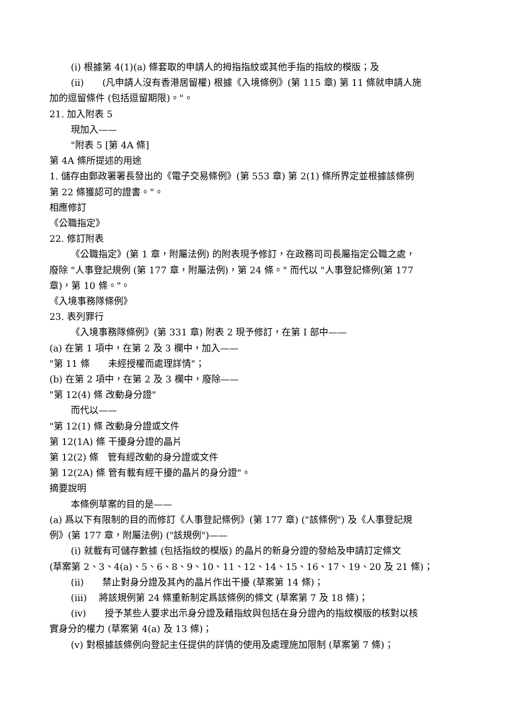(i) 根據第 4(1)(a) 條套取的申請人的拇指指紋或其他手指的指紋的模版；及
(ii)　　(凡申請人沒有香港居留權) 根據《入境條例》(第 115 章) 第 11 條就申請人施
加的逗留條件 (包括逗留期限)。"。
21. 加入附表 5
現加入——
"附表 5 [第 4A 條]
第 4A 條所提述的用途
1. 儲存由郵政署署長發出的《電子交易條例》(第 553 章) 第 2(1) 條所界定並根據該條例
第 22 條獲認可的證書。"。
相應修訂
《公職指定》
22. 修訂附表
《公職指定》(第 1 章，附屬法例) 的附表現予修訂，在政務司司長屬指定公職之處，
廢除 "人事登記規例 (第 177 章，附屬法例)，第 24 條。" 而代以 "人事登記條例(第 177
章)，第 10 條。"。
《入境事務隊條例》
23. 表列罪行
《入境事務隊條例》(第 331 章) 附表 2 現予修訂，在第 I 部中——
(a) 在第 1 項中，在第 2 及 3 欄中，加入——
"第 11 條　　未經授權而處理詳情"；
(b) 在第 2 項中，在第 2 及 3 欄中，廢除——
"第 12(4) 條 改動身分證"
而代以——
"第 12(1) 條 改動身分證或文件
第 12(1A) 條 干擾身分證的晶片
第 12(2) 條　管有經改動的身分證或文件
第 12(2A) 條 管有載有經干擾的晶片的身分證"。
摘要說明
本條例草案的目的是——
(a) 爲以下有限制的目的而修訂《人事登記條例》(第 177 章) ("該條例") 及《人事登記規
例》(第 177 章，附屬法例) ("該規例")——
(i) 就載有可儲存數據 (包括指紋的模版) 的晶片的新身分證的發給及申請訂定條文
(草案第 2、3、4(a)、5、6、8、9、10、11、12、14、15、16、17、19、20 及 21 條)；
(ii)　　禁止對身分證及其內的晶片作出干擾 (草案第 14 條)；
(iii)　 將該規例第 24 條重新制定爲該條例的條文 (草案第 7 及 18 條)；
(iv)　　授予某些人要求出示身分證及藉指紋與包括在身分證內的指紋模版的核對以核
實身分的權力 (草案第 4(a) 及 13 條)；
(v) 對根據該條例向登記主任提供的詳情的使用及處理施加限制 (草案第 7 條)；